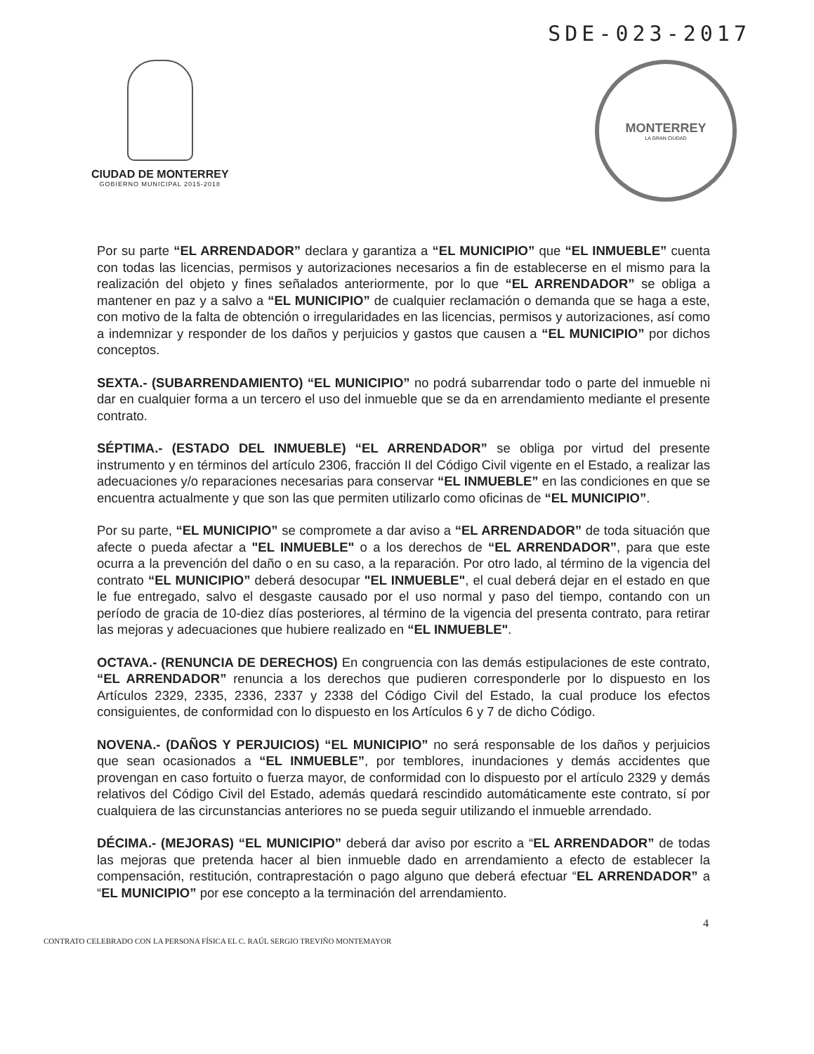SDE-023-2017
CIUDAD DE MONTERREY
GOBIERNO MUNICIPAL 2015-2018
MONTERREY
LA GRAN CIUDAD
Por su parte “EL ARRENDADOR” declara y garantiza a “EL MUNICIPIO” que “EL INMUEBLE” cuenta con todas las licencias, permisos y autorizaciones necesarios a fin de establecerse en el mismo para la realización del objeto y fines señalados anteriormente, por lo que “EL ARRENDADOR” se obliga a mantener en paz y a salvo a “EL MUNICIPIO” de cualquier reclamación o demanda que se haga a este, con motivo de la falta de obtención o irregularidades en las licencias, permisos y autorizaciones, así como a indemnizar y responder de los daños y perjuicios y gastos que causen a “EL MUNICIPIO” por dichos conceptos.
SEXTA.- (SUBARRENDAMIENTO) “EL MUNICIPIO” no podrá subarrendar todo o parte del inmueble ni dar en cualquier forma a un tercero el uso del inmueble que se da en arrendamiento mediante el presente contrato.
SÉPTIMA.- (ESTADO DEL INMUEBLE) “EL ARRENDADOR” se obliga por virtud del presente instrumento y en términos del artículo 2306, fracción II del Código Civil vigente en el Estado, a realizar las adecuaciones y/o reparaciones necesarias para conservar “EL INMUEBLE” en las condiciones en que se encuentra actualmente y que son las que permiten utilizarlo como oficinas de “EL MUNICIPIO”.
Por su parte, “EL MUNICIPIO” se compromete a dar aviso a “EL ARRENDADOR” de toda situación que afecte o pueda afectar a "EL INMUEBLE" o a los derechos de “EL ARRENDADOR”, para que este ocurra a la prevención del daño o en su caso, a la reparación. Por otro lado, al término de la vigencia del contrato “EL MUNICIPIO” deberá desocupar "EL INMUEBLE", el cual deberá dejar en el estado en que le fue entregado, salvo el desgaste causado por el uso normal y paso del tiempo, contando con un período de gracia de 10-diez días posteriores, al término de la vigencia del presenta contrato, para retirar las mejoras y adecuaciones que hubiere realizado en “EL INMUEBLE".
OCTAVA.- (RENUNCIA DE DERECHOS) En congruencia con las demás estipulaciones de este contrato, “EL ARRENDADOR” renuncia a los derechos que pudieren corresponderle por lo dispuesto en los Artículos 2329, 2335, 2336, 2337 y 2338 del Código Civil del Estado, la cual produce los efectos consiguientes, de conformidad con lo dispuesto en los Artículos 6 y 7 de dicho Código.
NOVENA.- (DAÑOS Y PERJUICIOS) “EL MUNICIPIO” no será responsable de los daños y perjuicios que sean ocasionados a “EL INMUEBLE”, por temblores, inundaciones y demás accidentes que provengan en caso fortuito o fuerza mayor, de conformidad con lo dispuesto por el artículo 2329 y demás relativos del Código Civil del Estado, además quedará rescindido automáticamente este contrato, sí por cualquiera de las circunstancias anteriores no se pueda seguir utilizando el inmueble arrendado.
DÉCIMA.- (MEJORAS) “EL MUNICIPIO” deberá dar aviso por escrito a “EL ARRENDADOR” de todas las mejoras que pretenda hacer al bien inmueble dado en arrendamiento a efecto de establecer la compensación, restitución, contraprestación o pago alguno que deberá efectuar “EL ARRENDADOR” a “EL MUNICIPIO” por ese concepto a la terminación del arrendamiento.
4
CONTRATO CELEBRADO CON LA PERSONA FÍSICA EL C. RAÚL SERGIO TREVIÑO MONTEMAYOR